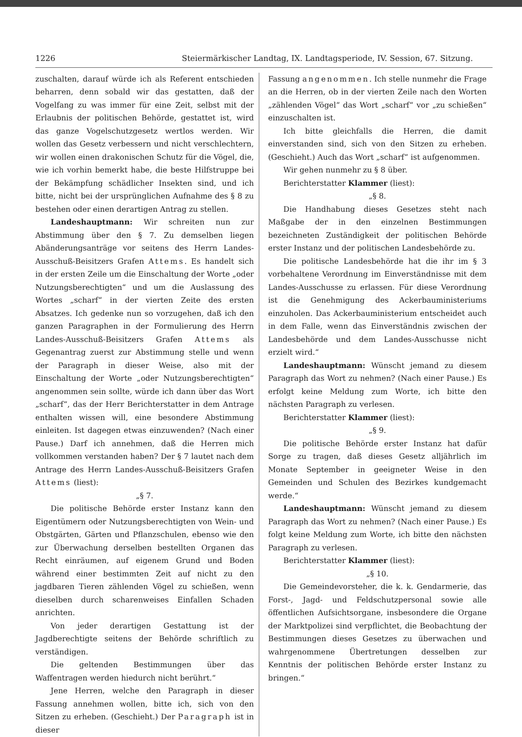1226 Steiermärkischer Landtag, IX. Landtagsperiode, IV. Session, 67. Sitzung.
zuschalten, darauf würde ich als Referent entschieden beharren, denn sobald wir das gestatten, daß der Vogelfang zu was immer für eine Zeit, selbst mit der Erlaubnis der politischen Behörde, gestattet ist, wird das ganze Vogelschutzgesetz wertlos werden. Wir wollen das Gesetz verbessern und nicht verschlechtern, wir wollen einen drakonischen Schutz für die Vögel, die, wie ich vorhin bemerkt habe, die beste Hilfstruppe bei der Bekämpfung schädlicher Insekten sind, und ich bitte, nicht bei der ursprünglichen Aufnahme des § 8 zu bestehen oder einen derartigen Antrag zu stellen.
Landeshauptmann: Wir schreiten nun zur Abstimmung über den § 7. Zu demselben liegen Abänderungsanträge vor seitens des Herrn Landes-Ausschuß-Beisitzers Grafen Attems. Es handelt sich in der ersten Zeile um die Einschaltung der Worte „oder Nutzungsberechtigten“ und um die Auslassung des Wortes „scharf“ in der vierten Zeite des ersten Absatzes. Ich gedenke nun so vorzugehen, daß ich den ganzen Paragraphen in der Formulierung des Herrn Landes-Ausschuß-Beisitzers Grafen Attems als Gegenantrag zuerst zur Abstimmung stelle und wenn der Paragraph in dieser Weise, also mit der Einschaltung der Worte „oder Nutzungsberechtigten“ angenommen sein sollte, würde ich dann über das Wort „scharf“, das der Herr Berichterstatter in dem Antrage enthalten wissen will, eine besondere Abstimmung einleiten. Ist dagegen etwas einzuwenden? (Nach einer Pause.) Darf ich annehmen, daß die Herren mich vollkommen verstanden haben? Der § 7 lautet nach dem Antrage des Herrn Landes-Ausschuß-Beisitzers Grafen Attems (liest):
„§ 7.
Die politische Behörde erster Instanz kann den Eigentümern oder Nutzungsberechtigten von Wein- und Obstgärten, Gärten und Pflanzschulen, ebenso wie den zur Überwachung derselben bestellten Organen das Recht einräumen, auf eigenem Grund und Boden während einer bestimmten Zeit auf nicht zu den jagdbaren Tieren zählenden Vögel zu schießen, wenn dieselben durch scharenweises Einfallen Schaden anrichten.
Von jeder derartigen Gestattung ist der Jagdberechtigte seitens der Behörde schriftlich zu verständigen.
Die geltenden Bestimmungen über das Waffentragen werden hiedurch nicht berührt.“
Jene Herren, welche den Paragraph in dieser Fassung annehmen wollen, bitte ich, sich von den Sitzen zu erheben. (Geschieht.) Der Paragraph ist in dieser
Fassung angenommen. Ich stelle nunmehr die Frage an die Herren, ob in der vierten Zeile nach den Worten „zählenden Vögel“ das Wort „scharf“ vor „zu schießen“ einzuschalten ist.
Ich bitte gleichfalls die Herren, die damit einverstanden sind, sich von den Sitzen zu erheben. (Geschieht.) Auch das Wort „scharf“ ist aufgenommen.
Wir gehen nunmehr zu § 8 über.
Berichterstatter Klammer (liest):
„§ 8.
Die Handhabung dieses Gesetzes steht nach Maßgabe der in den einzelnen Bestimmungen bezeichneten Zuständigkeit der politischen Behörde erster Instanz und der politischen Landesbehörde zu.
Die politische Landesbehörde hat die ihr im § 3 vorbehaltene Verordnung im Einverständnisse mit dem Landes-Ausschusse zu erlassen. Für diese Verordnung ist die Genehmigung des Ackerbauministeriums einzuholen. Das Ackerbauministerium entscheidet auch in dem Falle, wenn das Einverständnis zwischen der Landesbehörde und dem Landes-Ausschusse nicht erzielt wird.“
Landeshauptmann: Wünscht jemand zu diesem Paragraph das Wort zu nehmen? (Nach einer Pause.) Es erfolgt keine Meldung zum Worte, ich bitte den nächsten Paragraph zu verlesen.
Berichterstatter Klammer (liest):
„§ 9.
Die politische Behörde erster Instanz hat dafür Sorge zu tragen, daß dieses Gesetz alljährlich im Monate September in geeigneter Weise in den Gemeinden und Schulen des Bezirkes kundgemacht werde.“
Landeshauptmann: Wünscht jemand zu diesem Paragraph das Wort zu nehmen? (Nach einer Pause.) Es folgt keine Meldung zum Worte, ich bitte den nächsten Paragraph zu verlesen.
Berichterstatter Klammer (liest):
„§ 10.
Die Gemeindevorsteher, die k. k. Gendarmerie, das Forst-, Jagd- und Feldschutzpersonal sowie alle öffentlichen Aufsichtsorgane, insbesondere die Organe der Marktpolizei sind verpflichtet, die Beobachtung der Bestimmungen dieses Gesetzes zu überwachen und wahrgenommene Übertretungen desselben zur Kenntnis der politischen Behörde erster Instanz zu bringen.“